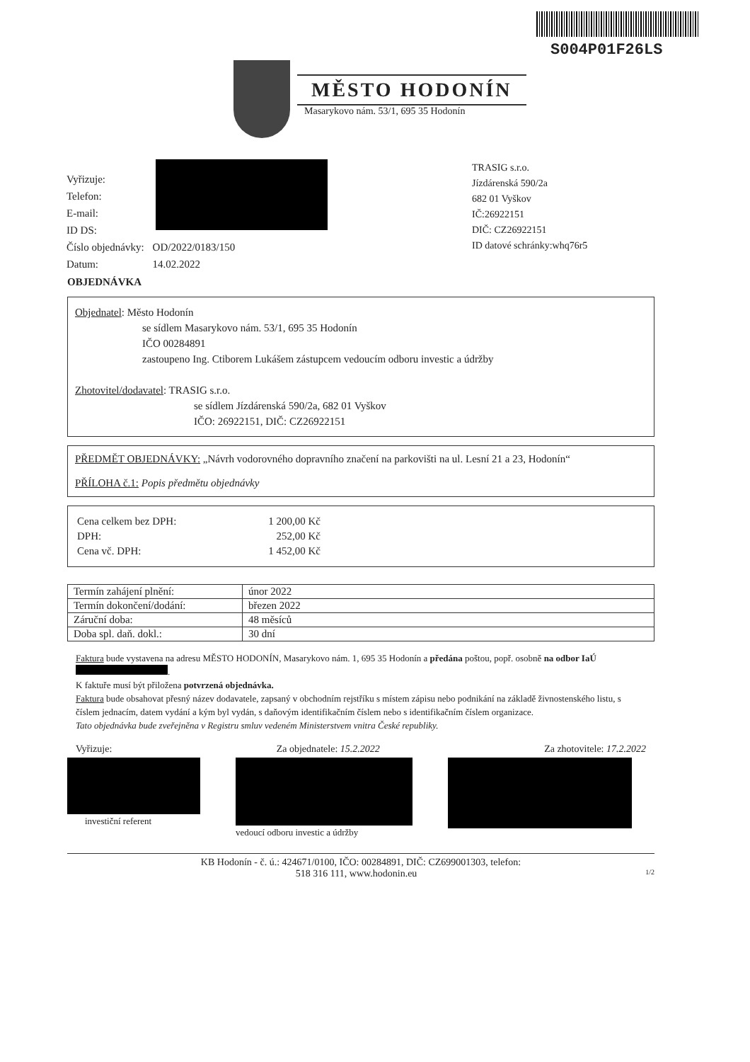S004P01F26LS
MĚSTO HODONÍN
Masarykovo nám. 53/1, 695 35 Hodonín
| Vyřizuje: | |
| Telefon: | |
| E-mail: | |
| ID DS: | |
| Číslo objednávky: | OD/2022/0183/150 |
| Datum: | 14.02.2022 |
TRASIG s.r.o.
Jízdárenská 590/2a
682 01 Vyškov
IČ:26922151
DIČ: CZ26922151
ID datové schránky:whq76r5
OBJEDNÁVKA
Objednatel: Město Hodonín
se sídlem Masarykovo nám. 53/1, 695 35 Hodonín
IČO 00284891
zastoupeno Ing. Ctiborem Lukášem zástupcem vedoucím odboru investic a údržby
Zhotovitel/dodavatel: TRASIG s.r.o.
se sídlem Jízdárenská 590/2a, 682 01 Vyškov
IČO: 26922151, DIČ: CZ26922151
PŘEDMĚT OBJEDNÁVKY: „Návrh vodorovného dopravního značení na parkovišti na ul. Lesní 21 a 23, Hodonín“
PŘÍLOHA č.1: Popis předmětu objednávky
| Cena celkem bez DPH: | 1 200,00 Kč |
| DPH: | 252,00 Kč |
| Cena vč. DPH: | 1 452,00 Kč |
| Termín zahájení plnění: | únor 2022 |
| Termín dokončení/dodání: | březen 2022 |
| Záruční doba: | 48 měsíců |
| Doba spl. daň. dokl.: | 30 dní |
Faktura bude vystavena na adresu MĚSTO HODONÍN, Masarykovo nám. 1, 695 35 Hodonín a předána poštou, popř. osobně na odbor IaÚ .
K faktuře musí být přiložena potvrzená objednávka.
Faktura bude obsahovat přesný název dodavatele, zapsaný v obchodním rejstříku s místem zápisu nebo podnikání na základě živnostenského listu, s číslem jednacím, datem vydání a kým byl vydán, s daňovým identifikačním číslem nebo s identifikačním číslem organizace.
Tato objednávka bude zveřejněna v Registru smluv vedeném Ministerstvem vnitra České republiky.
Vyřizuje: Za objednatele: 15.2.2022 Za zhotovitele: 17.2.2022
investiční referent vedoucí odboru investic a údržby
KB Hodonín - č. ú.: 424671/0100, IČO: 00284891, DIČ: CZ699001303, telefon:
518 316 111, www.hodonin.eu 1/2